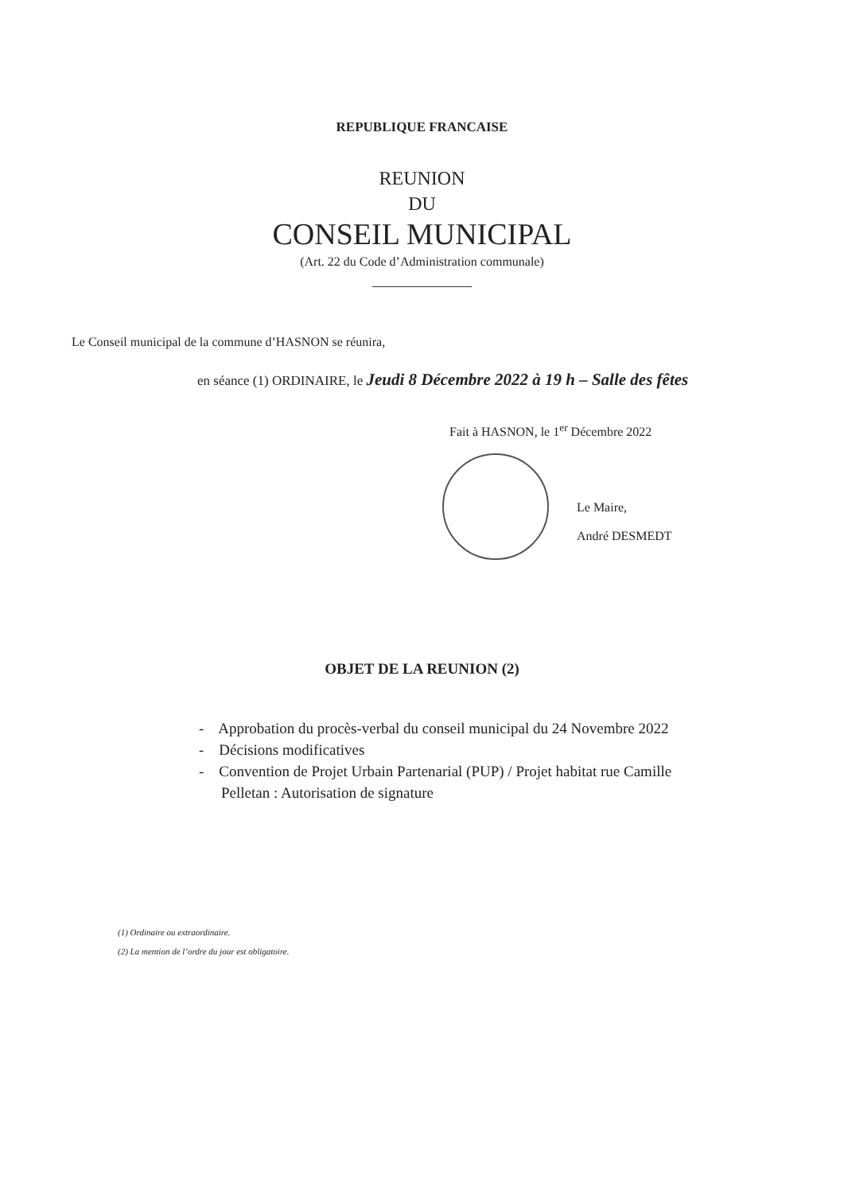REPUBLIQUE FRANCAISE
REUNION
DU
CONSEIL MUNICIPAL
(Art. 22 du Code d’Administration communale)
Le Conseil municipal de la commune d’HASNON se réunira,
en séance (1) ORDINAIRE, le Jeudi 8 Décembre 2022 à 19 h – Salle des fêtes
Fait à HASNON, le 1<sup>er</sup> Décembre 2022
Le Maire,
André DESMEDT
OBJET DE LA REUNION (2)
- Approbation du procès-verbal du conseil municipal du 24 Novembre 2022
- Décisions modificatives
- Convention de Projet Urbain Partenarial (PUP) / Projet habitat rue Camille Pelletan : Autorisation de signature
(1) Ordinaire ou extraordinaire.
(2) La mention de l’ordre du jour est obligatoire.